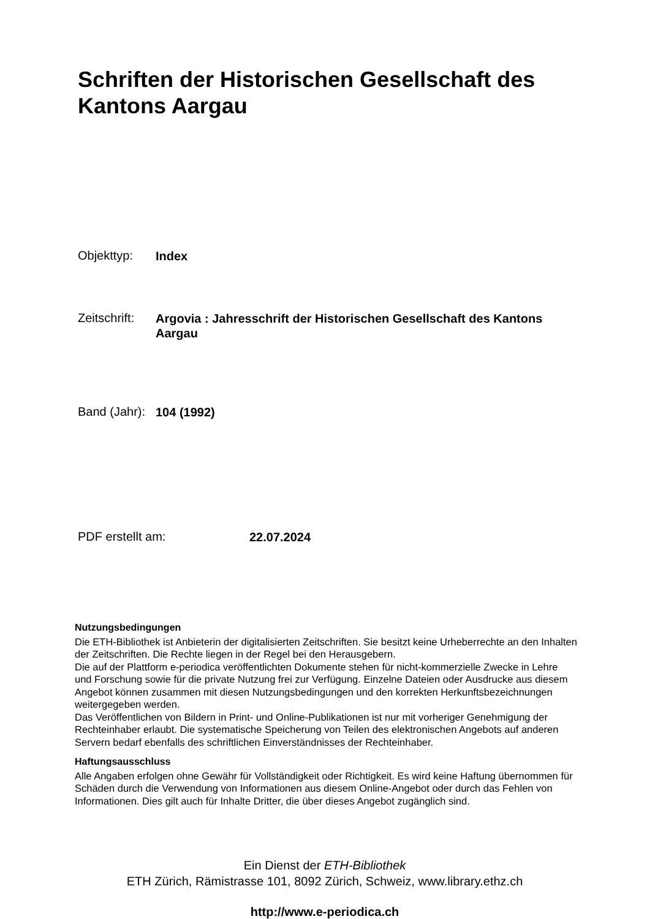Schriften der Historischen Gesellschaft des Kantons Aargau
Objekttyp: Index
Zeitschrift: Argovia : Jahresschrift der Historischen Gesellschaft des Kantons Aargau
Band (Jahr): 104 (1992)
PDF erstellt am: 22.07.2024
Nutzungsbedingungen
Die ETH-Bibliothek ist Anbieterin der digitalisierten Zeitschriften. Sie besitzt keine Urheberrechte an den Inhalten der Zeitschriften. Die Rechte liegen in der Regel bei den Herausgebern.
Die auf der Plattform e-periodica veröffentlichten Dokumente stehen für nicht-kommerzielle Zwecke in Lehre und Forschung sowie für die private Nutzung frei zur Verfügung. Einzelne Dateien oder Ausdrucke aus diesem Angebot können zusammen mit diesen Nutzungsbedingungen und den korrekten Herkunftsbezeichnungen weitergegeben werden.
Das Veröffentlichen von Bildern in Print- und Online-Publikationen ist nur mit vorheriger Genehmigung der Rechteinhaber erlaubt. Die systematische Speicherung von Teilen des elektronischen Angebots auf anderen Servern bedarf ebenfalls des schriftlichen Einverständnisses der Rechteinhaber.
Haftungsausschluss
Alle Angaben erfolgen ohne Gewähr für Vollständigkeit oder Richtigkeit. Es wird keine Haftung übernommen für Schäden durch die Verwendung von Informationen aus diesem Online-Angebot oder durch das Fehlen von Informationen. Dies gilt auch für Inhalte Dritter, die über dieses Angebot zugänglich sind.
Ein Dienst der ETH-Bibliothek
ETH Zürich, Rämistrasse 101, 8092 Zürich, Schweiz, www.library.ethz.ch
http://www.e-periodica.ch